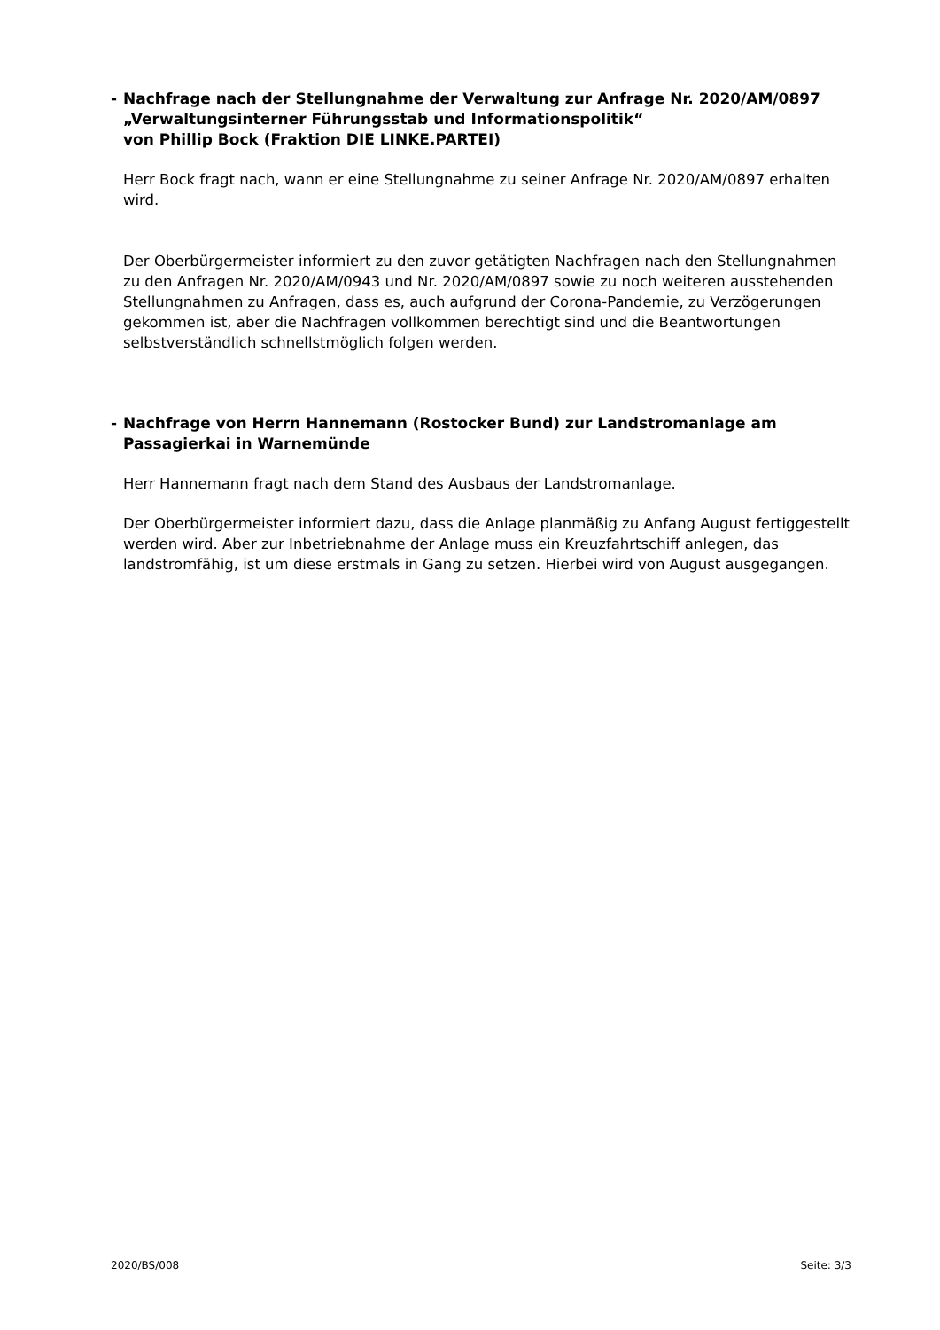- Nachfrage nach der Stellungnahme der Verwaltung zur Anfrage Nr. 2020/AM/0897
„Verwaltungsinterner Führungsstab und Informationspolitik“
von Phillip Bock (Fraktion DIE LINKE.PARTEI)
Herr Bock fragt nach, wann er eine Stellungnahme zu seiner Anfrage Nr. 2020/AM/0897 erhalten wird.
Der Oberbürgermeister informiert zu den zuvor getätigten Nachfragen nach den Stellungnahmen zu den Anfragen Nr. 2020/AM/0943 und Nr. 2020/AM/0897 sowie zu noch weiteren ausstehenden Stellungnahmen zu Anfragen, dass es, auch aufgrund der Corona-Pandemie, zu Verzögerungen gekommen ist, aber die Nachfragen vollkommen berechtigt sind und die Beantwortungen selbstverständlich schnellstmöglich folgen werden.
- Nachfrage von Herrn Hannemann (Rostocker Bund) zur Landstromanlage am Passagierkai in Warnemünde
Herr Hannemann fragt nach dem Stand des Ausbaus der Landstromanlage.
Der Oberbürgermeister informiert dazu, dass die Anlage planmäßig zu Anfang August fertiggestellt werden wird. Aber zur Inbetriebnahme der Anlage muss ein Kreuzfahrtschiff anlegen, das landstromfähig, ist um diese erstmals in Gang zu setzen. Hierbei wird von August ausgegangen.
2020/BS/008 Seite: 3/3